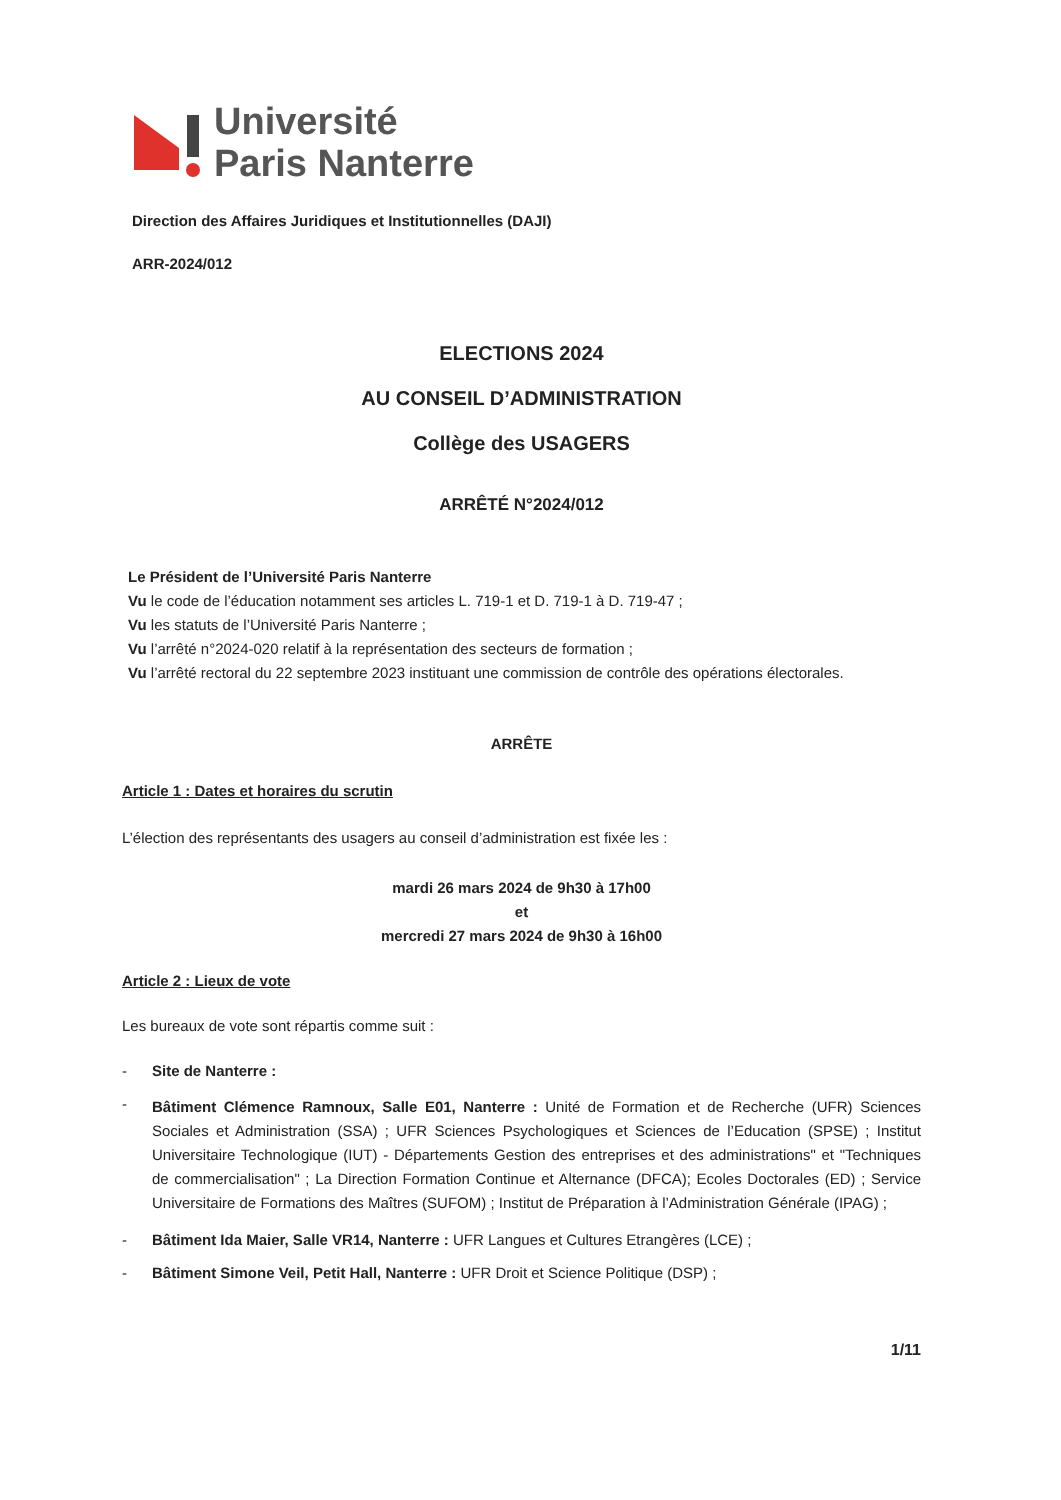Université
Paris Nanterre
Direction des Affaires Juridiques et Institutionnelles (DAJI)
ARR-2024/012
ELECTIONS 2024
AU CONSEIL D’ADMINISTRATION
Collège des USAGERS
ARRÊTÉ N°2024/012
Le Président de l’Université Paris Nanterre
Vu le code de l’éducation notamment ses articles L. 719-1 et D. 719-1 à D. 719-47 ;
Vu les statuts de l’Université Paris Nanterre ;
Vu l’arrêté n°2024-020 relatif à la représentation des secteurs de formation ;
Vu l’arrêté rectoral du 22 septembre 2023 instituant une commission de contrôle des opérations électorales.
ARRÊTE
Article 1 : Dates et horaires du scrutin
L’élection des représentants des usagers au conseil d’administration est fixée les :
mardi 26 mars 2024 de 9h30 à 17h00
et
mercredi 27 mars 2024 de 9h30 à 16h00
Article 2 : Lieux de vote
Les bureaux de vote sont répartis comme suit :
- Site de Nanterre :
- Bâtiment Clémence Ramnoux, Salle E01, Nanterre : Unité de Formation et de Recherche (UFR) Sciences Sociales et Administration (SSA) ; UFR Sciences Psychologiques et Sciences de l’Education (SPSE) ; Institut Universitaire Technologique (IUT) - Départements Gestion des entreprises et des administrations" et "Techniques de commercialisation" ; La Direction Formation Continue et Alternance (DFCA); Ecoles Doctorales (ED) ; Service Universitaire de Formations des Maîtres (SUFOM) ; Institut de Préparation à l’Administration Générale (IPAG) ;
- Bâtiment Ida Maier, Salle VR14, Nanterre : UFR Langues et Cultures Etrangères (LCE) ;
- Bâtiment Simone Veil, Petit Hall, Nanterre : UFR Droit et Science Politique (DSP) ;
1/11